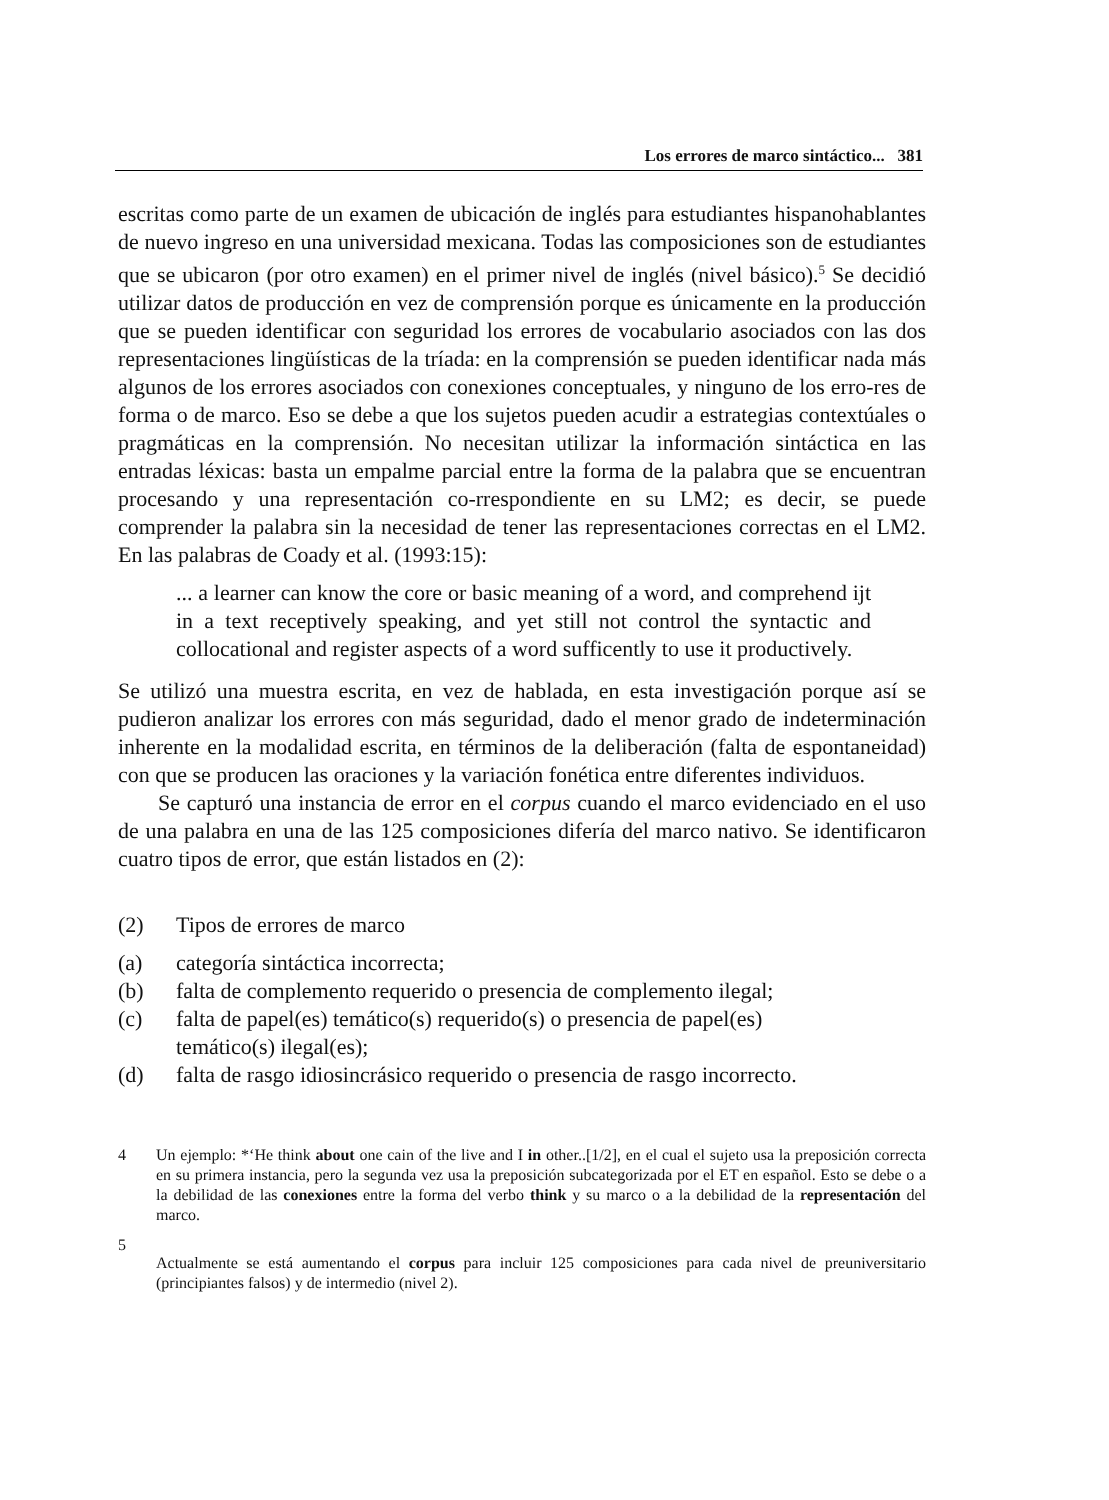Los errores de marco sintáctico... 381
escritas como parte de un examen de ubicación de inglés para estudiantes hispanohablantes de nuevo ingreso en una universidad mexicana. Todas las composiciones son de estudiantes que se ubicaron (por otro examen) en el primer nivel de inglés (nivel básico).<sup>5</sup> Se decidió utilizar datos de producción en vez de comprensión porque es únicamente en la producción que se pueden identificar con seguridad los errores de vocabulario asociados con las dos representaciones lingüísticas de la tríada: en la comprensión se pueden identificar nada más algunos de los errores asociados con conexiones conceptuales, y ninguno de los erro-res de forma o de marco. Eso se debe a que los sujetos pueden acudir a estrategias contextúales o pragmáticas en la comprensión. No necesitan utilizar la información sintáctica en las entradas léxicas: basta un empalme parcial entre la forma de la palabra que se encuentran procesando y una representación co-rrespondiente en su LM2; es decir, se puede comprender la palabra sin la necesidad de tener las representaciones correctas en el LM2. En las palabras de Coady et al. (1993:15):
... a learner can know the core or basic meaning of a word, and comprehend ijt in a text receptively speaking, and yet still not control the syntactic and collocational and register aspects of a word sufficently to use it productively.
Se utilizó una muestra escrita, en vez de hablada, en esta investigación porque así se pudieron analizar los errores con más seguridad, dado el menor grado de indeterminación inherente en la modalidad escrita, en términos de la deliberación (falta de espontaneidad) con que se producen las oraciones y la variación fonética entre diferentes individuos.
Se capturó una instancia de error en el corpus cuando el marco evidenciado en el uso de una palabra en una de las 125 composiciones difería del marco nativo. Se identificaron cuatro tipos de error, que están listados en (2):
(2) Tipos de errores de marco
(a) categoría sintáctica incorrecta;
(b) falta de complemento requerido o presencia de complemento ilegal;
(c) falta de papel(es) temático(s) requerido(s) o presencia de papel(es)
temático(s) ilegal(es);
(d) falta de rasgo idiosincrásico requerido o presencia de rasgo incorrecto.
4 Un ejemplo: *‘He think about one cain of the live and I in other..[1/2], en el cual el sujeto usa la preposición correcta en su primera instancia, pero la segunda vez usa la preposición subcategorizada por el ET en español. Esto se debe o a la debilidad de las conexiones entre la forma del verbo think y su marco o a la debilidad de la representación del marco.
5
Actualmente se está aumentando el corpus para incluir 125 composiciones para cada nivel de preuniversitario (principiantes falsos) y de intermedio (nivel 2).